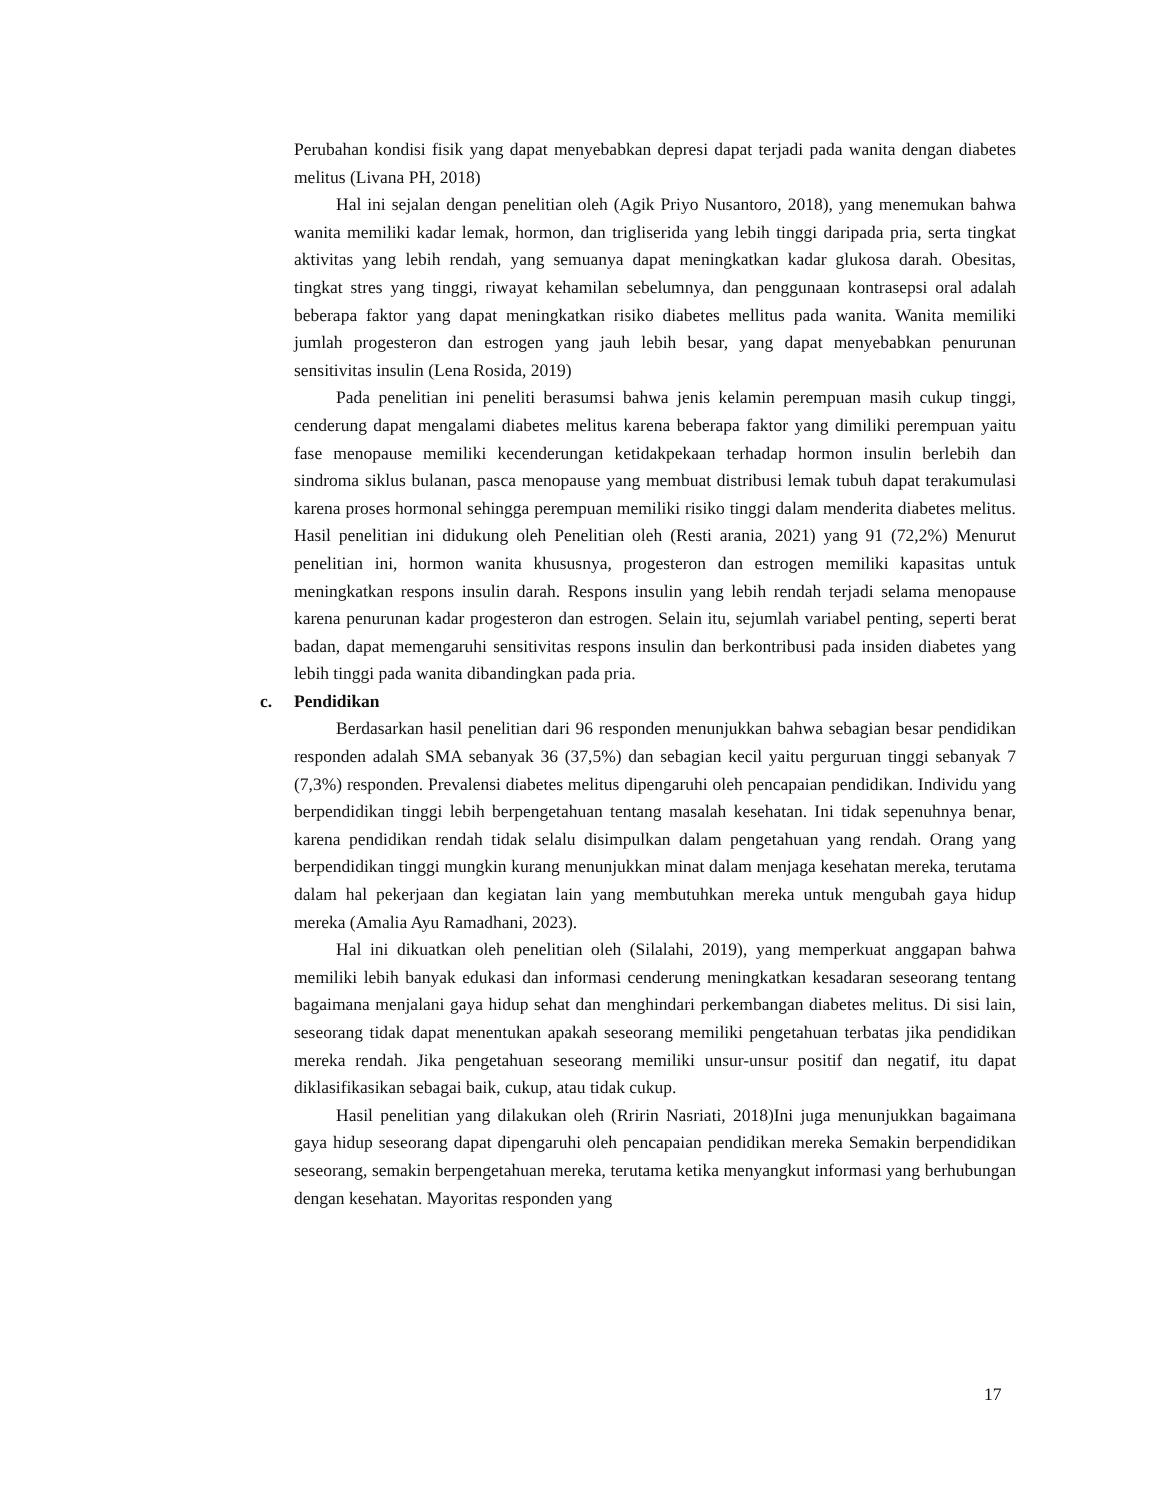Perubahan kondisi fisik yang dapat menyebabkan depresi dapat terjadi pada wanita dengan diabetes melitus (Livana PH, 2018)
Hal ini sejalan dengan penelitian oleh (Agik Priyo Nusantoro, 2018), yang menemukan bahwa wanita memiliki kadar lemak, hormon, dan trigliserida yang lebih tinggi daripada pria, serta tingkat aktivitas yang lebih rendah, yang semuanya dapat meningkatkan kadar glukosa darah. Obesitas, tingkat stres yang tinggi, riwayat kehamilan sebelumnya, dan penggunaan kontrasepsi oral adalah beberapa faktor yang dapat meningkatkan risiko diabetes mellitus pada wanita. Wanita memiliki jumlah progesteron dan estrogen yang jauh lebih besar, yang dapat menyebabkan penurunan sensitivitas insulin (Lena Rosida, 2019)
Pada penelitian ini peneliti berasumsi bahwa jenis kelamin perempuan masih cukup tinggi, cenderung dapat mengalami diabetes melitus karena beberapa faktor yang dimiliki perempuan yaitu fase menopause memiliki kecenderungan ketidakpekaan terhadap hormon insulin berlebih dan sindroma siklus bulanan, pasca menopause yang membuat distribusi lemak tubuh dapat terakumulasi karena proses hormonal sehingga perempuan memiliki risiko tinggi dalam menderita diabetes melitus. Hasil penelitian ini didukung oleh Penelitian oleh (Resti arania, 2021) yang 91 (72,2%) Menurut penelitian ini, hormon wanita khususnya, progesteron dan estrogen memiliki kapasitas untuk meningkatkan respons insulin darah. Respons insulin yang lebih rendah terjadi selama menopause karena penurunan kadar progesteron dan estrogen. Selain itu, sejumlah variabel penting, seperti berat badan, dapat memengaruhi sensitivitas respons insulin dan berkontribusi pada insiden diabetes yang lebih tinggi pada wanita dibandingkan pada pria.
c. Pendidikan
Berdasarkan hasil penelitian dari 96 responden menunjukkan bahwa sebagian besar pendidikan responden adalah SMA sebanyak 36 (37,5%) dan sebagian kecil yaitu perguruan tinggi sebanyak 7 (7,3%) responden. Prevalensi diabetes melitus dipengaruhi oleh pencapaian pendidikan. Individu yang berpendidikan tinggi lebih berpengetahuan tentang masalah kesehatan. Ini tidak sepenuhnya benar, karena pendidikan rendah tidak selalu disimpulkan dalam pengetahuan yang rendah. Orang yang berpendidikan tinggi mungkin kurang menunjukkan minat dalam menjaga kesehatan mereka, terutama dalam hal pekerjaan dan kegiatan lain yang membutuhkan mereka untuk mengubah gaya hidup mereka (Amalia Ayu Ramadhani, 2023).
Hal ini dikuatkan oleh penelitian oleh (Silalahi, 2019), yang memperkuat anggapan bahwa memiliki lebih banyak edukasi dan informasi cenderung meningkatkan kesadaran seseorang tentang bagaimana menjalani gaya hidup sehat dan menghindari perkembangan diabetes melitus. Di sisi lain, seseorang tidak dapat menentukan apakah seseorang memiliki pengetahuan terbatas jika pendidikan mereka rendah. Jika pengetahuan seseorang memiliki unsur-unsur positif dan negatif, itu dapat diklasifikasikan sebagai baik, cukup, atau tidak cukup.
Hasil penelitian yang dilakukan oleh (Rririn Nasriati, 2018)Ini juga menunjukkan bagaimana gaya hidup seseorang dapat dipengaruhi oleh pencapaian pendidikan mereka Semakin berpendidikan seseorang, semakin berpengetahuan mereka, terutama ketika menyangkut informasi yang berhubungan dengan kesehatan. Mayoritas responden yang
17